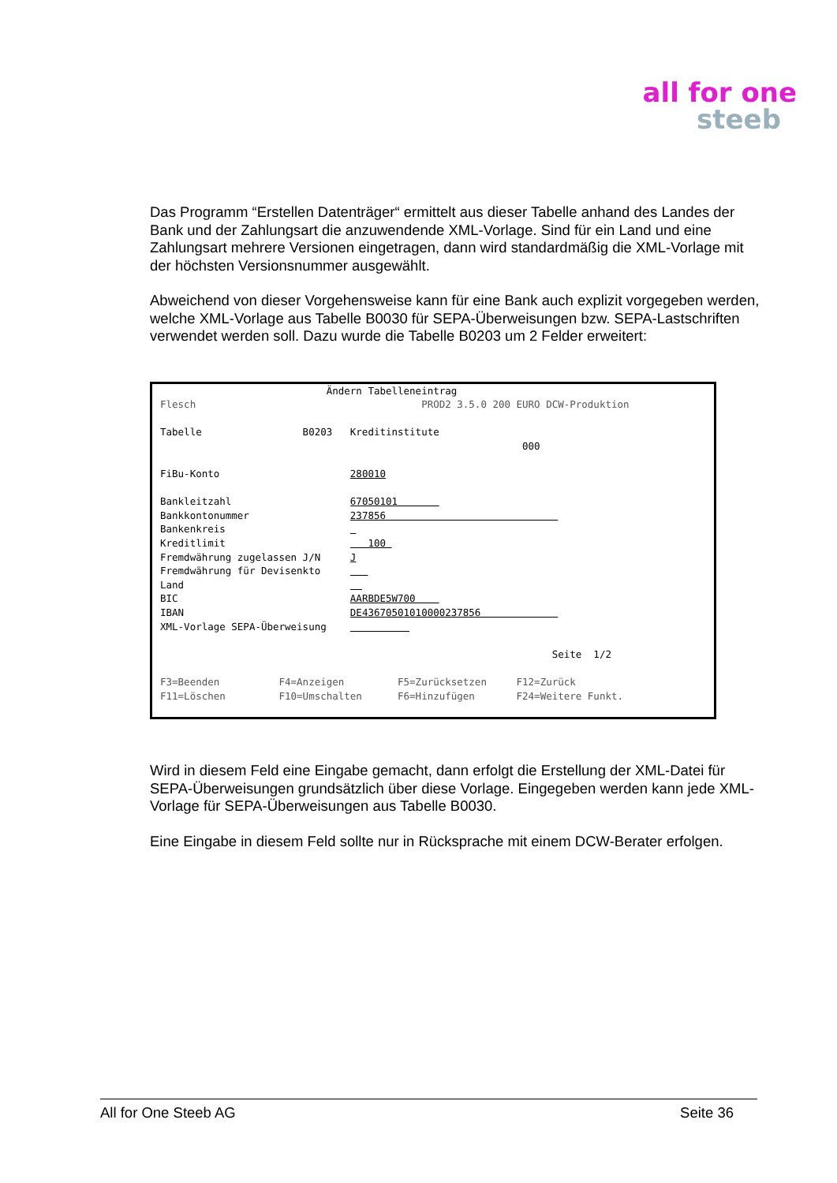all for one
steeb
Das Programm “Erstellen Datenträger“ ermittelt aus dieser Tabelle anhand des Landes der Bank und der Zahlungsart die anzuwendende XML-Vorlage. Sind für ein Land und eine Zahlungsart mehrere Versionen eingetragen, dann wird standardmäßig die XML-Vorlage mit der höchsten Versionsnummer ausgewählt.
Abweichend von dieser Vorgehensweise kann für eine Bank auch explizit vorgegeben werden, welche XML-Vorlage aus Tabelle B0030 für SEPA-Überweisungen bzw. SEPA-Lastschriften verwendet werden soll. Dazu wurde die Tabelle B0203 um 2 Felder erweitert:
Ändern Tabelleneintrag Flesch PROD2 3.5.0 200 EURO DCW-Produktion Tabelle B0203 Kreditinstitute 000 FiBu-Konto 280010 Bankleitzahl 67050101 Bankkontonummer 237856 Bankenkreis Kreditlimit 100 Fremdwährung zugelassen J/N J Fremdwährung für Devisenkto Land BIC AARBDE5W700 IBAN DE43670501010000237856 XML-Vorlage SEPA-Überweisung Seite 1/2 F3=Beenden F4=Anzeigen F5=Zurücksetzen F12=Zurück F11=Löschen F10=Umschalten F6=Hinzufügen F24=Weitere Funkt.
Wird in diesem Feld eine Eingabe gemacht, dann erfolgt die Erstellung der XML-Datei für SEPA-Überweisungen grundsätzlich über diese Vorlage. Eingegeben werden kann jede XML-Vorlage für SEPA-Überweisungen aus Tabelle B0030.
Eine Eingabe in diesem Feld sollte nur in Rücksprache mit einem DCW-Berater erfolgen.
All for One Steeb AG Seite 36